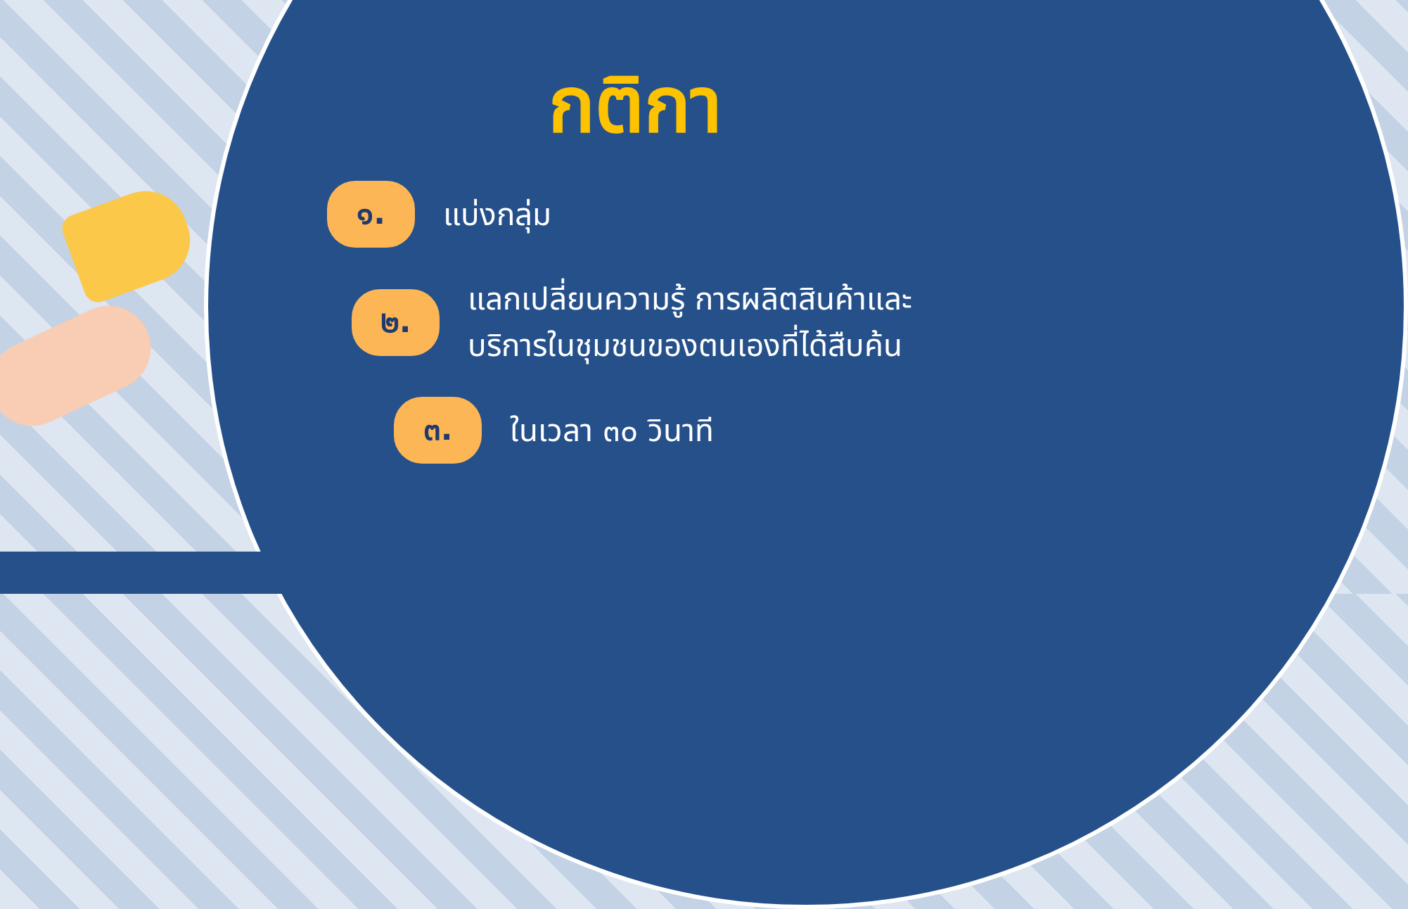กติกา
๑.
แบ่งกลุ่ม
๒.
แลกเปลี่ยนความรู้ การผลิตสินค้าและ
บริการในชุมชนของตนเองที่ได้สืบค้น
๓.
ในเวลา ๓๐ วินาที